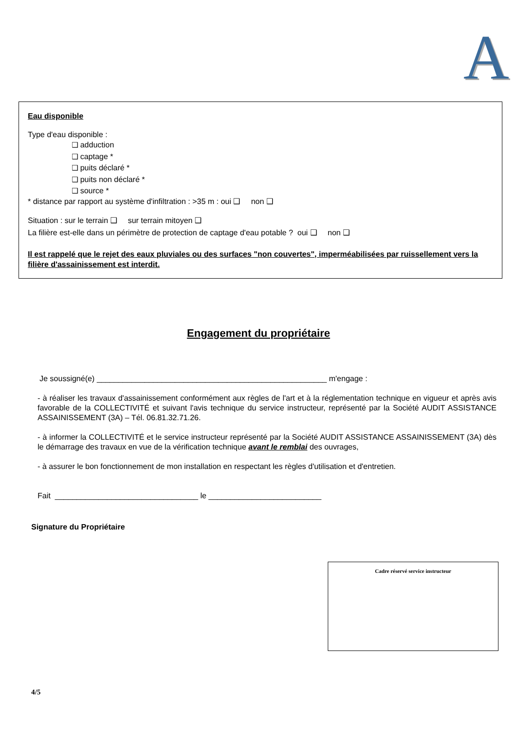A
Eau disponible
Type d'eau disponible :
❑ adduction
❑ captage *
❑ puits déclaré *
❑ puits non déclaré *
❑ source *
* distance par rapport au système d'infiltration : >35 m : oui ❑ non ❑
Situation : sur le terrain ❑ sur terrain mitoyen ❑
La filière est-elle dans un périmètre de protection de captage d'eau potable ? oui ❑ non ❑
Il est rappelé que le rejet des eaux pluviales ou des surfaces "non couvertes", imperméabilisées par ruissellement vers la filière d'assainissement est interdit.
Engagement du propriétaire
Je soussigné(e) _____________________________________________________ m'engage :
- à réaliser les travaux d'assainissement conformément aux règles de l'art et à la réglementation technique en vigueur et après avis favorable de la COLLECTIVITÉ et suivant l'avis technique du service instructeur, représenté par la Société AUDIT ASSISTANCE ASSAINISSEMENT (3A) – Tél. 06.81.32.71.26.
- à informer la COLLECTIVITÉ et le service instructeur représenté par la Société AUDIT ASSISTANCE ASSAINISSEMENT (3A) dès le démarrage des travaux en vue de la vérification technique avant le remblai des ouvrages,
- à assurer le bon fonctionnement de mon installation en respectant les règles d'utilisation et d'entretien.
Fait _________________________________ le __________________________
Signature du Propriétaire
Cadre réservé service instructeur
4/5